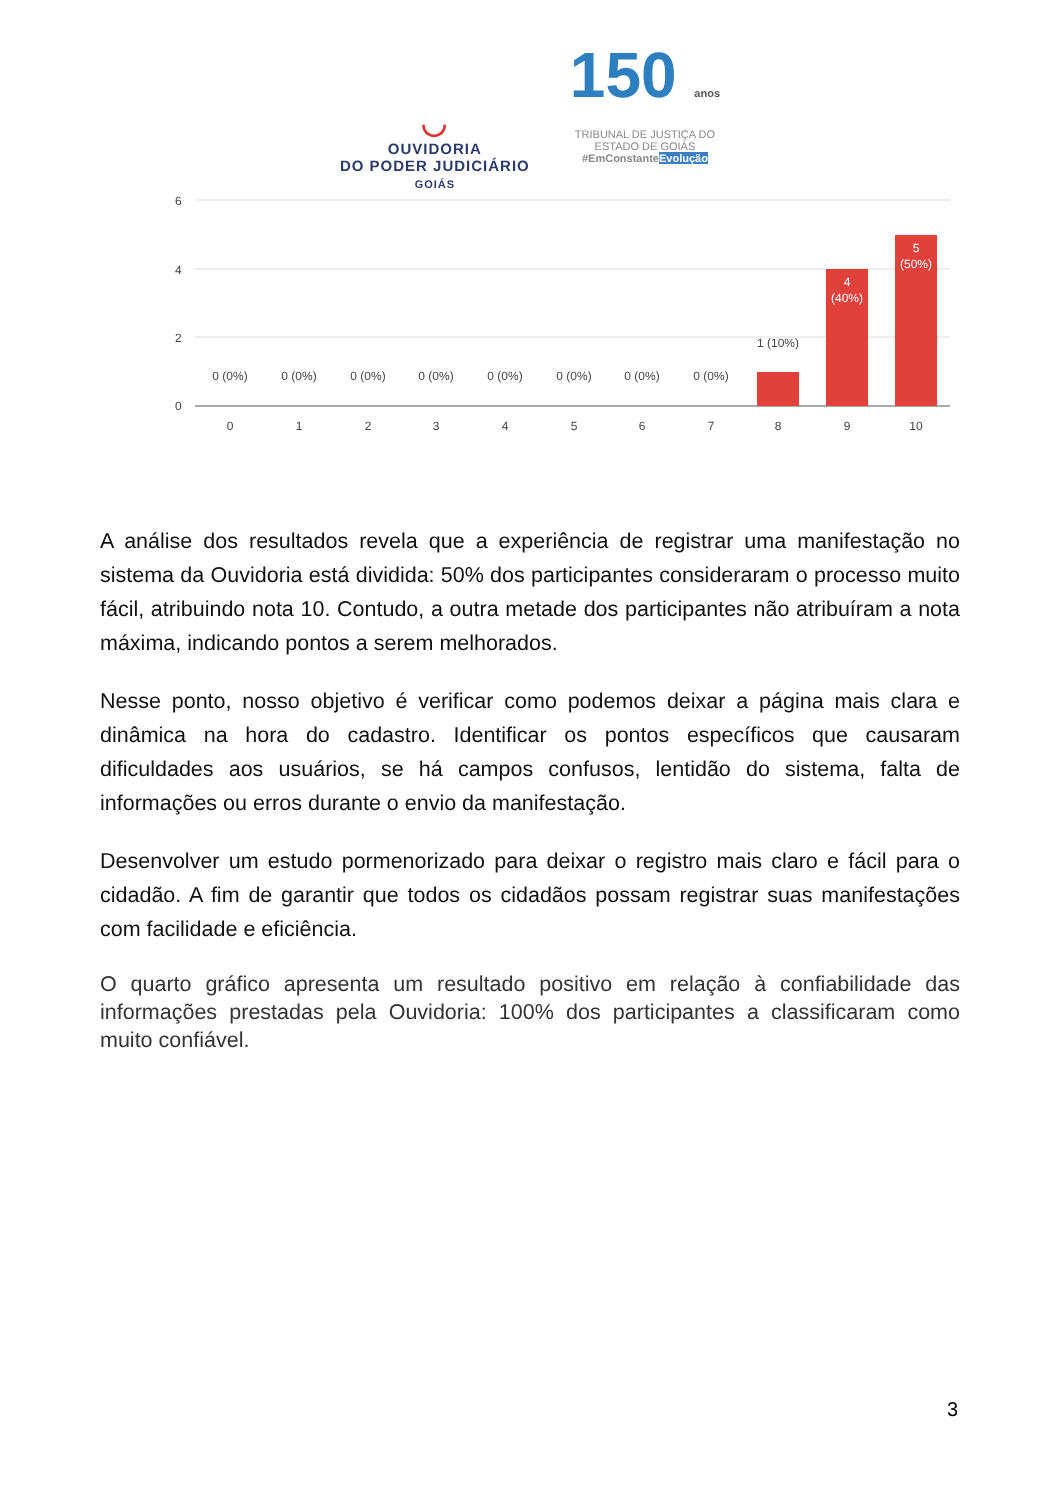◡
OUVIDORIA
DO PODER JUDICIÁRIO
GOIÁS
150 anos
TRIBUNAL DE JUSTIÇA DO
ESTADO DE GOIÁS
#EmConstanteEvolução
6
4
2
0
0 (0%)
0 (0%)
0 (0%)
0 (0%)
0 (0%)
0 (0%)
0 (0%)
0 (0%)
1 (10%)
4
(40%)
5
(50%)
0
1
2
3
4
5
6
7
8
9
10
A análise dos resultados revela que a experiência de registrar uma manifestação no sistema da Ouvidoria está dividida: 50% dos participantes consideraram o processo muito fácil, atribuindo nota 10. Contudo, a outra metade dos participantes não atribuíram a nota máxima, indicando pontos a serem melhorados.
Nesse ponto, nosso objetivo é verificar como podemos deixar a página mais clara e dinâmica na hora do cadastro. Identificar os pontos específicos que causaram dificuldades aos usuários, se há campos confusos, lentidão do sistema, falta de informações ou erros durante o envio da manifestação.
Desenvolver um estudo pormenorizado para deixar o registro mais claro e fácil para o cidadão. A fim de garantir que todos os cidadãos possam registrar suas manifestações com facilidade e eficiência.
O quarto gráfico apresenta um resultado positivo em relação à confiabilidade das informações prestadas pela Ouvidoria: 100% dos participantes a classificaram como muito confiável.
3